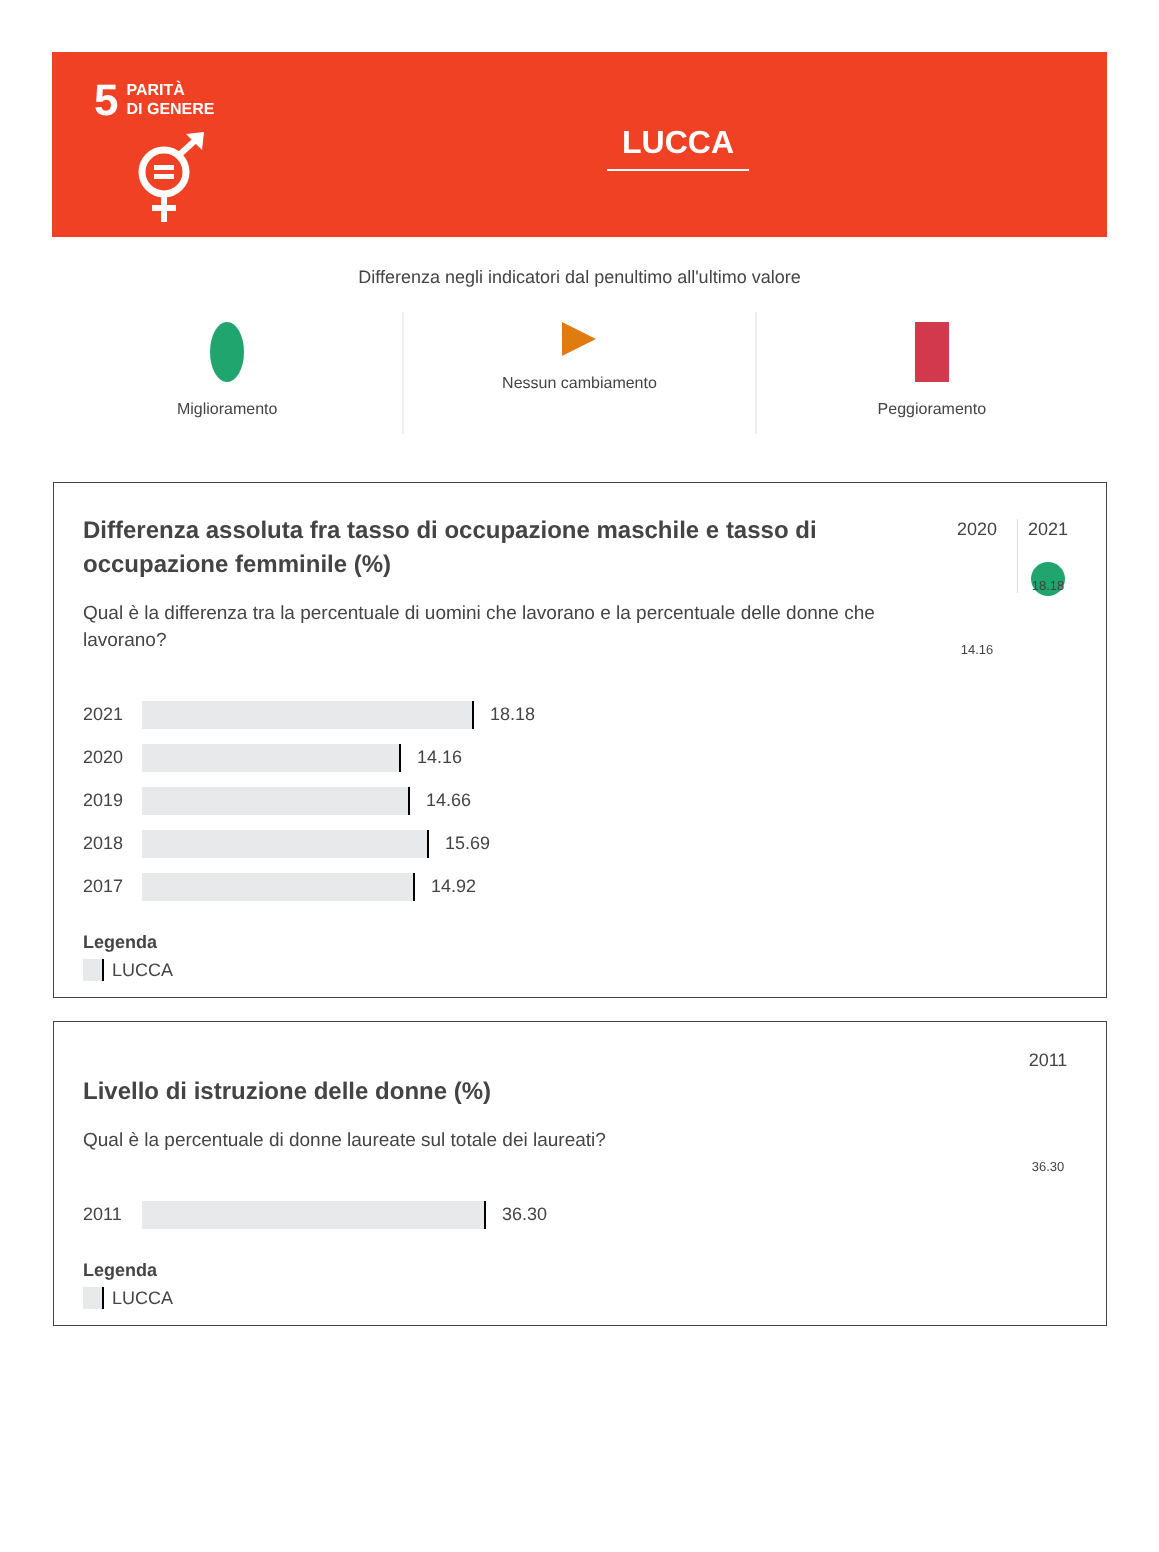5
PARITÀ
DI GENERE
LUCCA
Differenza negli indicatori dal penultimo all'ultimo valore
Miglioramento Nessun cambiamento Peggioramento
2020
14.16
2021
18.18
Differenza assoluta fra tasso di occupazione maschile e tasso di occupazione femminile (%)
Qual è la differenza tra la percentuale di uomini che lavorano e la percentuale delle donne che lavorano?
2021
18.18
2020
14.16
2019
14.66
2018
15.69
2017
14.92
Legenda
LUCCA
2011
36.30
Livello di istruzione delle donne (%)
Qual è la percentuale di donne laureate sul totale dei laureati?
2011
36.30
Legenda
LUCCA